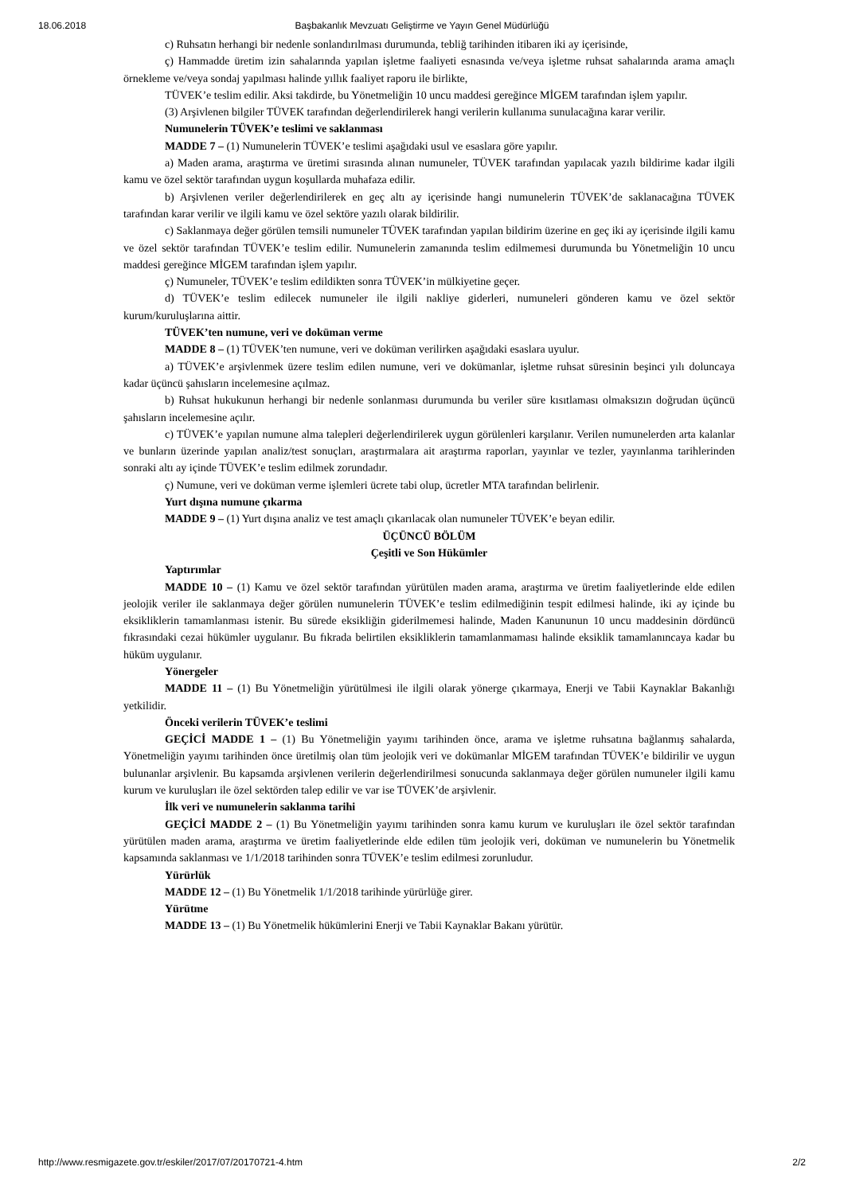18.06.2018 Başbakanlık Mevzuatı Geliştirme ve Yayın Genel Müdürlüğü
c) Ruhsatın herhangi bir nedenle sonlandırılması durumunda, tebliğ tarihinden itibaren iki ay içerisinde,
ç) Hammadde üretim izin sahalarında yapılan işletme faaliyeti esnasında ve/veya işletme ruhsat sahalarında arama amaçlı örnekleme ve/veya sondaj yapılması halinde yıllık faaliyet raporu ile birlikte,
TÜVEK’e teslim edilir. Aksi takdirde, bu Yönetmeliğin 10 uncu maddesi gereğince MİGEM tarafından işlem yapılır.
(3) Arşivlenen bilgiler TÜVEK tarafından değerlendirilerek hangi verilerin kullanıma sunulacağına karar verilir.
Numunelerin TÜVEK’e teslimi ve saklanması
MADDE 7 – (1) Numunelerin TÜVEK’e teslimi aşağıdaki usul ve esaslara göre yapılır.
a) Maden arama, araştırma ve üretimi sırasında alınan numuneler, TÜVEK tarafından yapılacak yazılı bildirime kadar ilgili kamu ve özel sektör tarafından uygun koşullarda muhafaza edilir.
b) Arşivlenen veriler değerlendirilerek en geç altı ay içerisinde hangi numunelerin TÜVEK’de saklanacağına TÜVEK tarafından karar verilir ve ilgili kamu ve özel sektöre yazılı olarak bildirilir.
c) Saklanmaya değer görülen temsili numuneler TÜVEK tarafından yapılan bildirim üzerine en geç iki ay içerisinde ilgili kamu ve özel sektör tarafından TÜVEK’e teslim edilir. Numunelerin zamanında teslim edilmemesi durumunda bu Yönetmeliğin 10 uncu maddesi gereğince MİGEM tarafından işlem yapılır.
ç) Numuneler, TÜVEK’e teslim edildikten sonra TÜVEK’in mülkiyetine geçer.
d) TÜVEK’e teslim edilecek numuneler ile ilgili nakliye giderleri, numuneleri gönderen kamu ve özel sektör kurum/kuruluşlarına aittir.
TÜVEK’ten numune, veri ve doküman verme
MADDE 8 – (1) TÜVEK’ten numune, veri ve doküman verilirken aşağıdaki esaslara uyulur.
a) TÜVEK’e arşivlenmek üzere teslim edilen numune, veri ve dokümanlar, işletme ruhsat süresinin beşinci yılı doluncaya kadar üçüncü şahısların incelemesine açılmaz.
b) Ruhsat hukukunun herhangi bir nedenle sonlanması durumunda bu veriler süre kısıtlaması olmaksızın doğrudan üçüncü şahısların incelemesine açılır.
c) TÜVEK’e yapılan numune alma talepleri değerlendirilerek uygun görülenleri karşılanır. Verilen numunelerden arta kalanlar ve bunların üzerinde yapılan analiz/test sonuçları, araştırmalara ait araştırma raporları, yayınlar ve tezler, yayınlanma tarihlerinden sonraki altı ay içinde TÜVEK’e teslim edilmek zorundadır.
ç) Numune, veri ve doküman verme işlemleri ücrete tabi olup, ücretler MTA tarafından belirlenir.
Yurt dışına numune çıkarma
MADDE 9 – (1) Yurt dışına analiz ve test amaçlı çıkarılacak olan numuneler TÜVEK’e beyan edilir.
ÜÇÜNCÜ BÖLÜM
Çeşitli ve Son Hükümler
Yaptırımlar
MADDE 10 – (1) Kamu ve özel sektör tarafından yürütülen maden arama, araştırma ve üretim faaliyetlerinde elde edilen jeolojik veriler ile saklanmaya değer görülen numunelerin TÜVEK’e teslim edilmediğinin tespit edilmesi halinde, iki ay içinde bu eksikliklerin tamamlanması istenir. Bu sürede eksikliğin giderilmemesi halinde, Maden Kanununun 10 uncu maddesinin dördüncü fıkrasındaki cezai hükümler uygulanır. Bu fıkrada belirtilen eksikliklerin tamamlanmaması halinde eksiklik tamamlanıncaya kadar bu hüküm uygulanır.
Yönergeler
MADDE 11 – (1) Bu Yönetmeliğin yürütülmesi ile ilgili olarak yönerge çıkarmaya, Enerji ve Tabii Kaynaklar Bakanlığı yetkilidir.
Önceki verilerin TÜVEK’e teslimi
GEÇİCİ MADDE 1 – (1) Bu Yönetmeliğin yayımı tarihinden önce, arama ve işletme ruhsatına bağlanmış sahalarda, Yönetmeliğin yayımı tarihinden önce üretilmiş olan tüm jeolojik veri ve dokümanlar MİGEM tarafından TÜVEK’e bildirilir ve uygun bulunanlar arşivlenir. Bu kapsamda arşivlenen verilerin değerlendirilmesi sonucunda saklanmaya değer görülen numuneler ilgili kamu kurum ve kuruluşları ile özel sektörden talep edilir ve var ise TÜVEK’de arşivlenir.
İlk veri ve numunelerin saklanma tarihi
GEÇİCİ MADDE 2 – (1) Bu Yönetmeliğin yayımı tarihinden sonra kamu kurum ve kuruluşları ile özel sektör tarafından yürütülen maden arama, araştırma ve üretim faaliyetlerinde elde edilen tüm jeolojik veri, doküman ve numunelerin bu Yönetmelik kapsamında saklanması ve 1/1/2018 tarihinden sonra TÜVEK’e teslim edilmesi zorunludur.
Yürürlük
MADDE 12 – (1) Bu Yönetmelik 1/1/2018 tarihinde yürürlüğe girer.
Yürütme
MADDE 13 – (1) Bu Yönetmelik hükümlerini Enerji ve Tabii Kaynaklar Bakanı yürütür.
http://www.resmigazete.gov.tr/eskiler/2017/07/20170721-4.htm 2/2